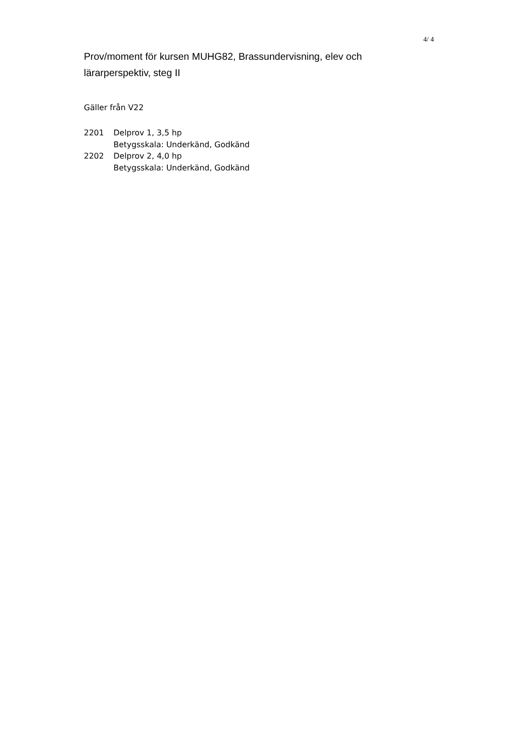4/ 4
Prov/moment för kursen MUHG82, Brassundervisning, elev och lärarperspektiv, steg II
Gäller från V22
| 2201 | Delprov 1, 3,5 hp Betygsskala: Underkänd, Godkänd |
| 2202 | Delprov 2, 4,0 hp Betygsskala: Underkänd, Godkänd |